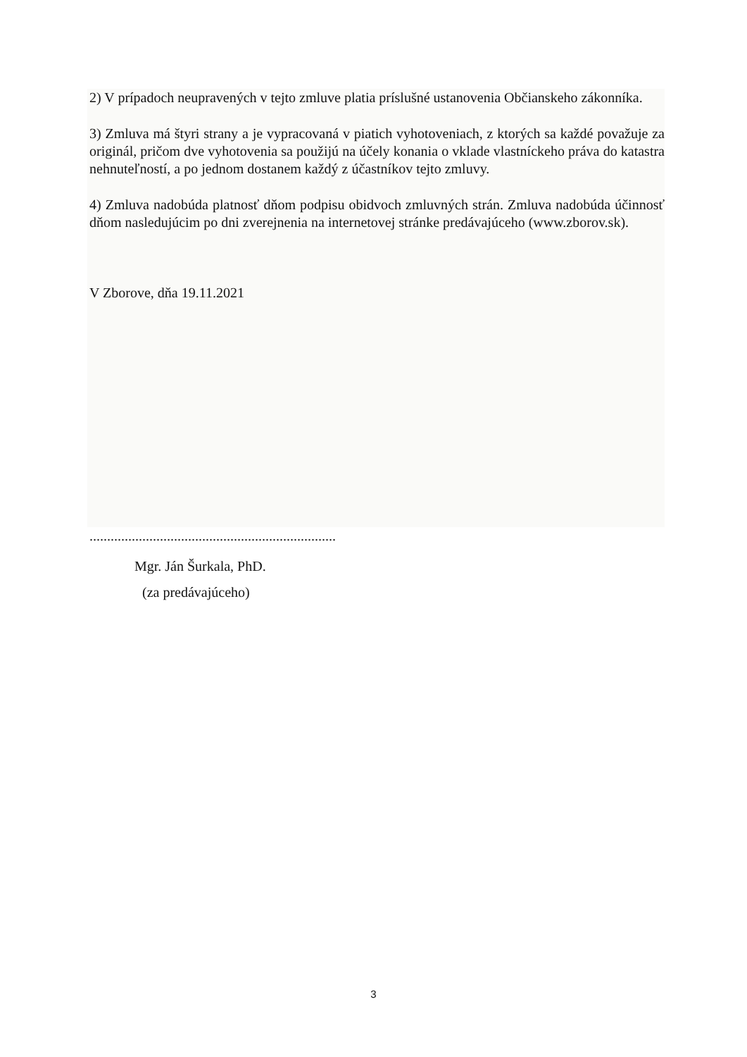2) V prípadoch neupravených v tejto zmluve platia príslušné ustanovenia Občianskeho zákonníka.
3) Zmluva má štyri strany a je vypracovaná v piatich vyhotoveniach, z ktorých sa každé považuje za originál, pričom dve vyhotovenia sa použijú na účely konania o vklade vlastníckeho práva do katastra nehnuteľností, a po jednom dostanem každý z účastníkov tejto zmluvy.
4) Zmluva nadobúda platnosť dňom podpisu obidvoch zmluvných strán. Zmluva nadobúda účinnosť dňom nasledujúcim po dni zverejnenia na internetovej stránke predávajúceho (www.zborov.sk).
V Zborove, dňa 19.11.2021
......................................................................
Mgr. Ján Šurkala, PhD.
(za predávajúceho)
3